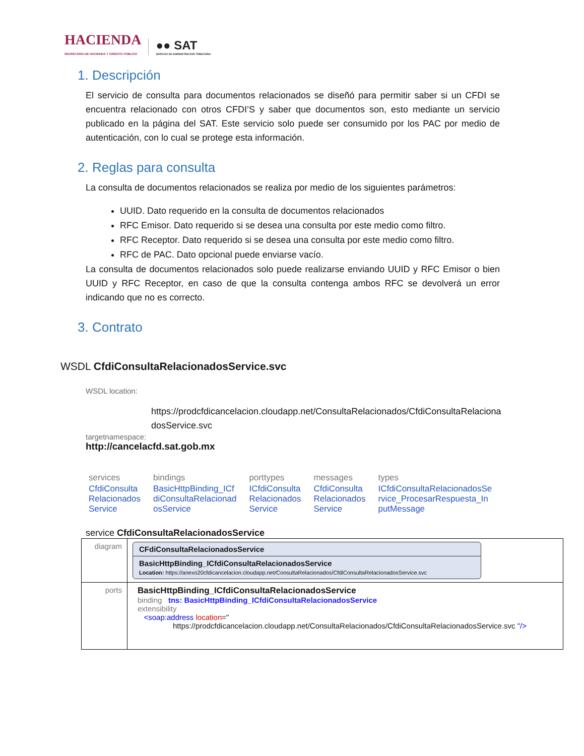HACIENDA
SECRETARÍA DE HACIENDA Y CRÉDITO PÚBLICO
●● SAT
SERVICIO DE ADMINISTRACIÓN TRIBUTARIA
1. Descripción
El servicio de consulta para documentos relacionados se diseñó para permitir saber si un CFDI se encuentra relacionado con otros CFDI’S y saber que documentos son, esto mediante un servicio publicado en la página del SAT. Este servicio solo puede ser consumido por los PAC por medio de autenticación, con lo cual se protege esta información.
2. Reglas para consulta
La consulta de documentos relacionados se realiza por medio de los siguientes parámetros:
UUID. Dato requerido en la consulta de documentos relacionados
RFC Emisor. Dato requerido si se desea una consulta por este medio como filtro.
RFC Receptor. Dato requerido si se desea una consulta por este medio como filtro.
RFC de PAC. Dato opcional puede enviarse vacío.
La consulta de documentos relacionados solo puede realizarse enviando UUID y RFC Emisor o bien UUID y RFC Receptor, en caso de que la consulta contenga ambos RFC se devolverá un error indicando que no es correcto.
3. Contrato
WSDL CfdiConsultaRelacionadosService.svc
WSDL location:
https://prodcfdicancelacion.cloudapp.net/ConsultaRelacionados/CfdiConsultaRelacionadosService.svc
targetnamespace:
http://cancelacfd.sat.gob.mx
| services | bindings | porttypes | messages | types |
| --- | --- | --- | --- | --- |
| CfdiConsulta Relacionados Service | BasicHttpBinding_ICf diConsultaRelacionad osService | ICfdiConsulta Relacionados Service | CfdiConsulta Relacionados Service | ICfdiConsultaRelacionadosSe rvice_ProcesarRespuesta_In putMessage |
service CfdiConsultaRelacionadosService
| diagram | CFdiConsultaRelacionadosService BasicHttpBinding_ICfdiConsultaRelacionadosService Location: https://anexo20cfdicancelacion.cloudapp.net/ConsultaRelacionados/CfdiConsultaRelacionadosService.svc |
| ports | BasicHttpBinding_ICfdiConsultaRelacionadosService binding tns: BasicHttpBinding_ICfdiConsultaRelacionadosService extensibility <soap:address location =" https://prodcfdicancelacion.cloudapp.net/ConsultaRelacionados/CfdiConsultaRelacionadosService.svc "/> |